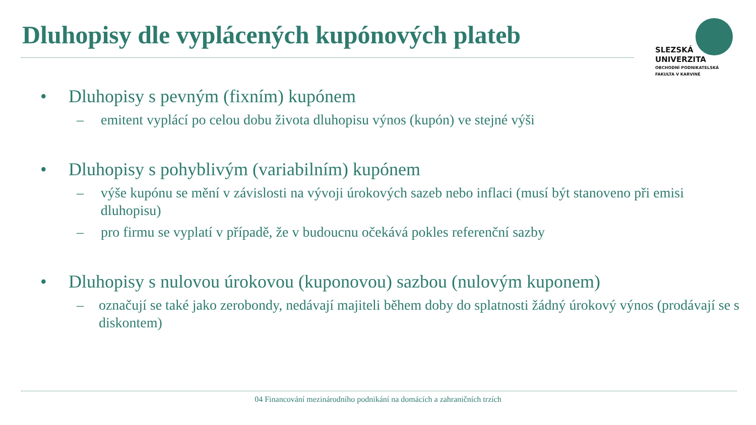Dluhopisy dle vyplácených kupónových plateb
SLEZSKÁ
UNIVERZITA
OBCHODNÍ PODNIKATELSKÁ
FAKULTA V KARVINÉ
• Dluhopisy s pevným (fixním) kupónem
– emitent vyplácí po celou dobu života dluhopisu výnos (kupón) ve stejné výši
• Dluhopisy s pohyblivým (variabilním) kupónem
– výše kupónu se mění v závislosti na vývoji úrokových sazeb nebo inflaci (musí být stanoveno při emisi dluhopisu)
– pro firmu se vyplatí v případě, že v budoucnu očekává pokles referenční sazby
• Dluhopisy s nulovou úrokovou (kuponovou) sazbou (nulovým kuponem)
– označují se také jako zerobondy, nedávají majiteli během doby do splatnosti žádný úrokový výnos (prodávají se s diskontem)
04 Financování mezinárodního podnikání na domácích a zahraničních trzích